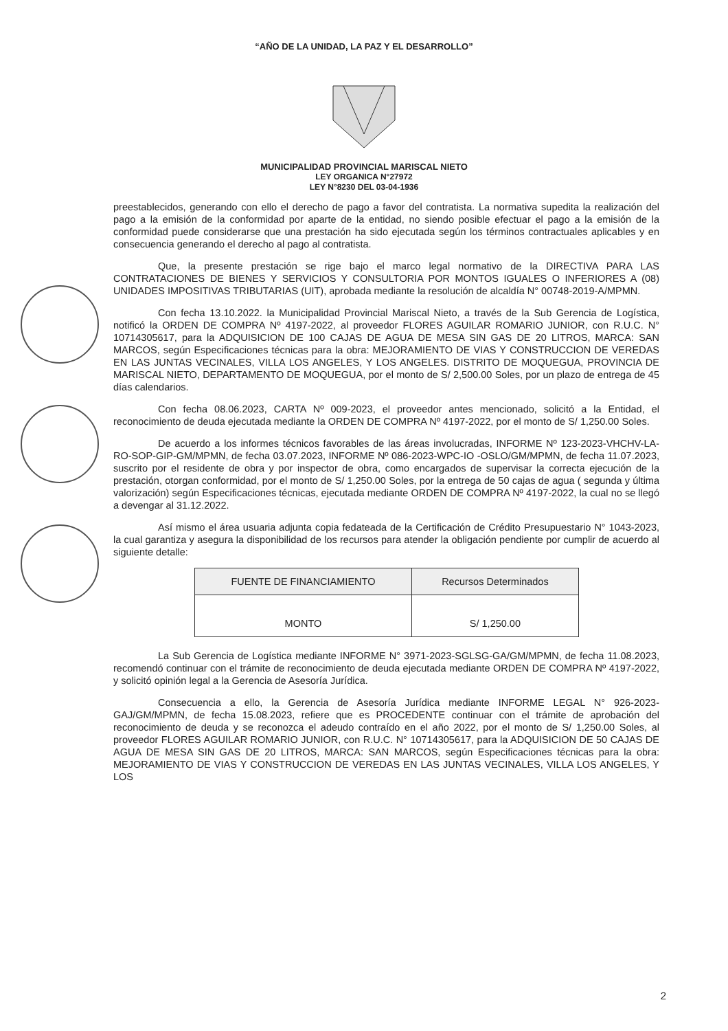“AÑO DE LA UNIDAD, LA PAZ Y EL DESARROLLO”
MUNICIPALIDAD PROVINCIAL MARISCAL NIETO
LEY ORGANICA N°27972
LEY N°8230 DEL 03-04-1936
preestablecidos, generando con ello el derecho de pago a favor del contratista. La normativa supedita la realización del pago a la emisión de la conformidad por aparte de la entidad, no siendo posible efectuar el pago a la emisión de la conformidad puede considerarse que una prestación ha sido ejecutada según los términos contractuales aplicables y en consecuencia generando el derecho al pago al contratista.
Que, la presente prestación se rige bajo el marco legal normativo de la DIRECTIVA PARA LAS CONTRATACIONES DE BIENES Y SERVICIOS Y CONSULTORIA POR MONTOS IGUALES O INFERIORES A (08) UNIDADES IMPOSITIVAS TRIBUTARIAS (UIT), aprobada mediante la resolución de alcaldía N° 00748-2019-A/MPMN.
Con fecha 13.10.2022. la Municipalidad Provincial Mariscal Nieto, a través de la Sub Gerencia de Logística, notificó la ORDEN DE COMPRA Nº 4197-2022, al proveedor FLORES AGUILAR ROMARIO JUNIOR, con R.U.C. N° 10714305617, para la ADQUISICION DE 100 CAJAS DE AGUA DE MESA SIN GAS DE 20 LITROS, MARCA: SAN MARCOS, según Especificaciones técnicas para la obra: MEJORAMIENTO DE VIAS Y CONSTRUCCION DE VEREDAS EN LAS JUNTAS VECINALES, VILLA LOS ANGELES, Y LOS ANGELES. DISTRITO DE MOQUEGUA, PROVINCIA DE MARISCAL NIETO, DEPARTAMENTO DE MOQUEGUA, por el monto de S/ 2,500.00 Soles, por un plazo de entrega de 45 días calendarios.
Con fecha 08.06.2023, CARTA Nº 009-2023, el proveedor antes mencionado, solicitó a la Entidad, el reconocimiento de deuda ejecutada mediante la ORDEN DE COMPRA Nº 4197-2022, por el monto de S/ 1,250.00 Soles.
De acuerdo a los informes técnicos favorables de las áreas involucradas, INFORME Nº 123-2023-VHCHV-LA-RO-SOP-GIP-GM/MPMN, de fecha 03.07.2023, INFORME Nº 086-2023-WPC-IO -OSLO/GM/MPMN, de fecha 11.07.2023, suscrito por el residente de obra y por inspector de obra, como encargados de supervisar la correcta ejecución de la prestación, otorgan conformidad, por el monto de S/ 1,250.00 Soles, por la entrega de 50 cajas de agua ( segunda y última valorización) según Especificaciones técnicas, ejecutada mediante ORDEN DE COMPRA Nº 4197-2022, la cual no se llegó a devengar al 31.12.2022.
Así mismo el área usuaria adjunta copia fedateada de la Certificación de Crédito Presupuestario N° 1043-2023, la cual garantiza y asegura la disponibilidad de los recursos para atender la obligación pendiente por cumplir de acuerdo al siguiente detalle:
| FUENTE DE FINANCIAMIENTO | Recursos Determinados |
| --- | --- |
| MONTO | S/ 1,250.00 |
La Sub Gerencia de Logística mediante INFORME N° 3971-2023-SGLSG-GA/GM/MPMN, de fecha 11.08.2023, recomendó continuar con el trámite de reconocimiento de deuda ejecutada mediante ORDEN DE COMPRA Nº 4197-2022, y solicitó opinión legal a la Gerencia de Asesoría Jurídica.
Consecuencia a ello, la Gerencia de Asesoría Jurídica mediante INFORME LEGAL N° 926-2023-GAJ/GM/MPMN, de fecha 15.08.2023, refiere que es PROCEDENTE continuar con el trámite de aprobación del reconocimiento de deuda y se reconozca el adeudo contraído en el año 2022, por el monto de S/ 1,250.00 Soles, al proveedor FLORES AGUILAR ROMARIO JUNIOR, con R.U.C. N° 10714305617, para la ADQUISICION DE 50 CAJAS DE AGUA DE MESA SIN GAS DE 20 LITROS, MARCA: SAN MARCOS, según Especificaciones técnicas para la obra: MEJORAMIENTO DE VIAS Y CONSTRUCCION DE VEREDAS EN LAS JUNTAS VECINALES, VILLA LOS ANGELES, Y LOS
2